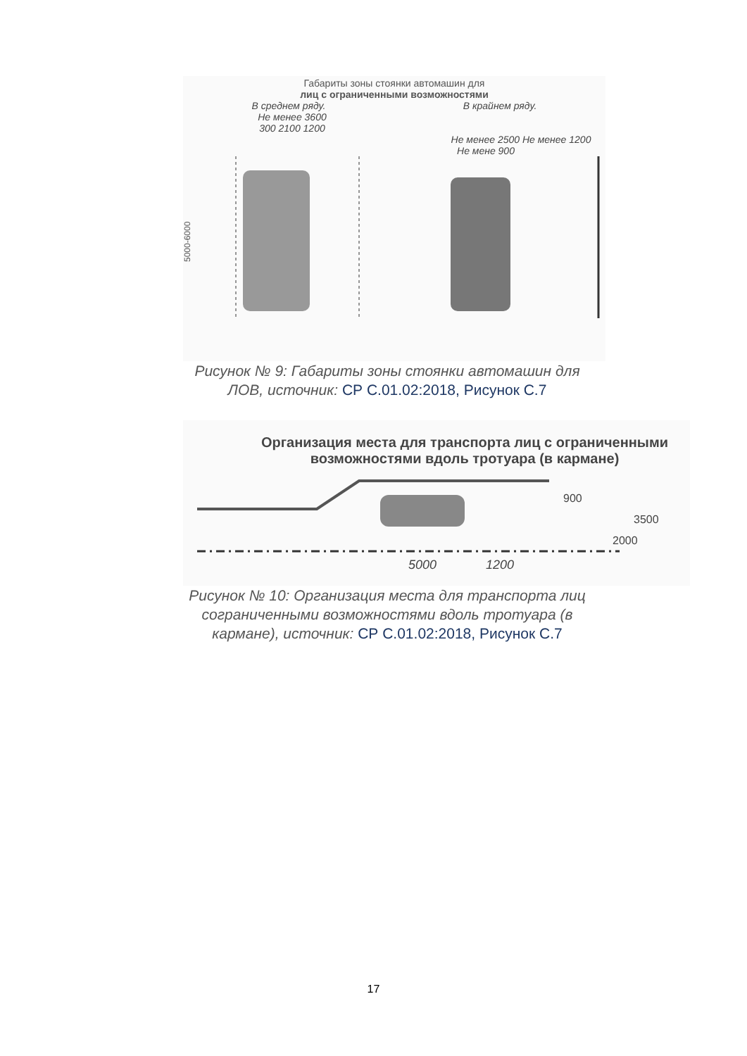Габариты зоны стоянки автомашин для
лиц с ограниченными возможностями
В среднем ряду. В крайнем ряду.
Не менее 3600
300 2100 1200
Не менее 2500 Не менее 1200
Не мене 900
5000-6000
Рисунок № 9: Габариты зоны стоянки автомашин для ЛОВ, источник: СР С.01.02:2018, Рисунок С.7
Организация места для транспорта лиц с ограниченными
возможностями вдоль тротуара (в кармане)
5000
1200
900
3500
2000
Рисунок № 10: Организация места для транспорта лиц сограниченными возможностями вдоль тротуара (в кармане), источник: СР С.01.02:2018, Рисунок С.7
17